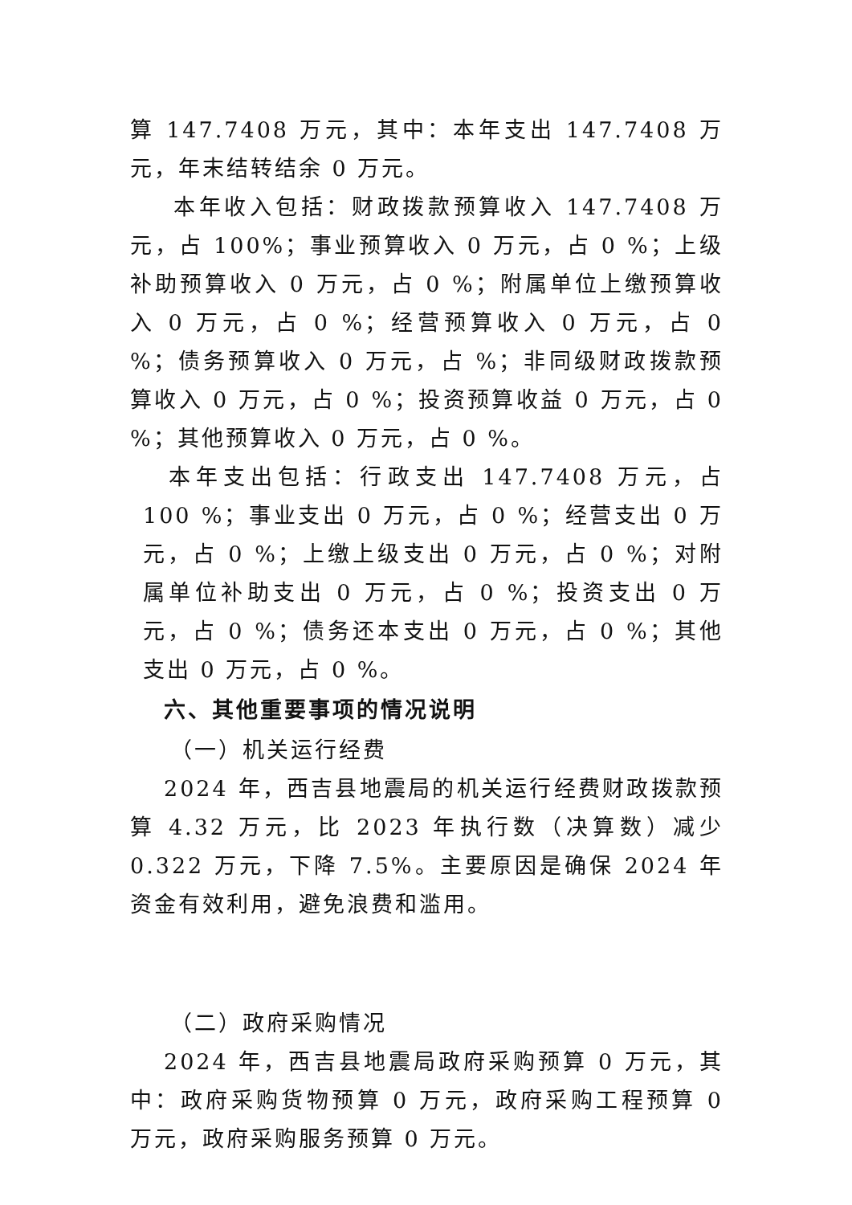算 147.7408 万元，其中：本年支出 147.7408 万元，年末结转结余 0 万元。
本年收入包括：财政拨款预算收入 147.7408 万元，占 100%；事业预算收入 0 万元，占 0 %；上级补助预算收入 0 万元，占 0 %；附属单位上缴预算收入 0 万元，占 0 %；经营预算收入 0 万元，占 0 %；债务预算收入 0 万元，占 %；非同级财政拨款预算收入 0 万元，占 0 %；投资预算收益 0 万元，占 0 %；其他预算收入 0 万元，占 0 %。
本年支出包括：行政支出 147.7408 万元，占 100 %；事业支出 0 万元，占 0 %；经营支出 0 万元，占 0 %；上缴上级支出 0 万元，占 0 %；对附属单位补助支出 0 万元，占 0 %；投资支出 0 万元，占 0 %；债务还本支出 0 万元，占 0 %；其他支出 0 万元，占 0 %。
六、其他重要事项的情况说明
（一）机关运行经费
2024 年，西吉县地震局的机关运行经费财政拨款预算 4.32 万元，比 2023 年执行数（决算数）减少 0.322 万元，下降 7.5%。主要原因是确保 2024 年资金有效利用，避免浪费和滥用。
（二）政府采购情况
2024 年，西吉县地震局政府采购预算 0 万元，其中：政府采购货物预算 0 万元，政府采购工程预算 0 万元，政府采购服务预算 0 万元。